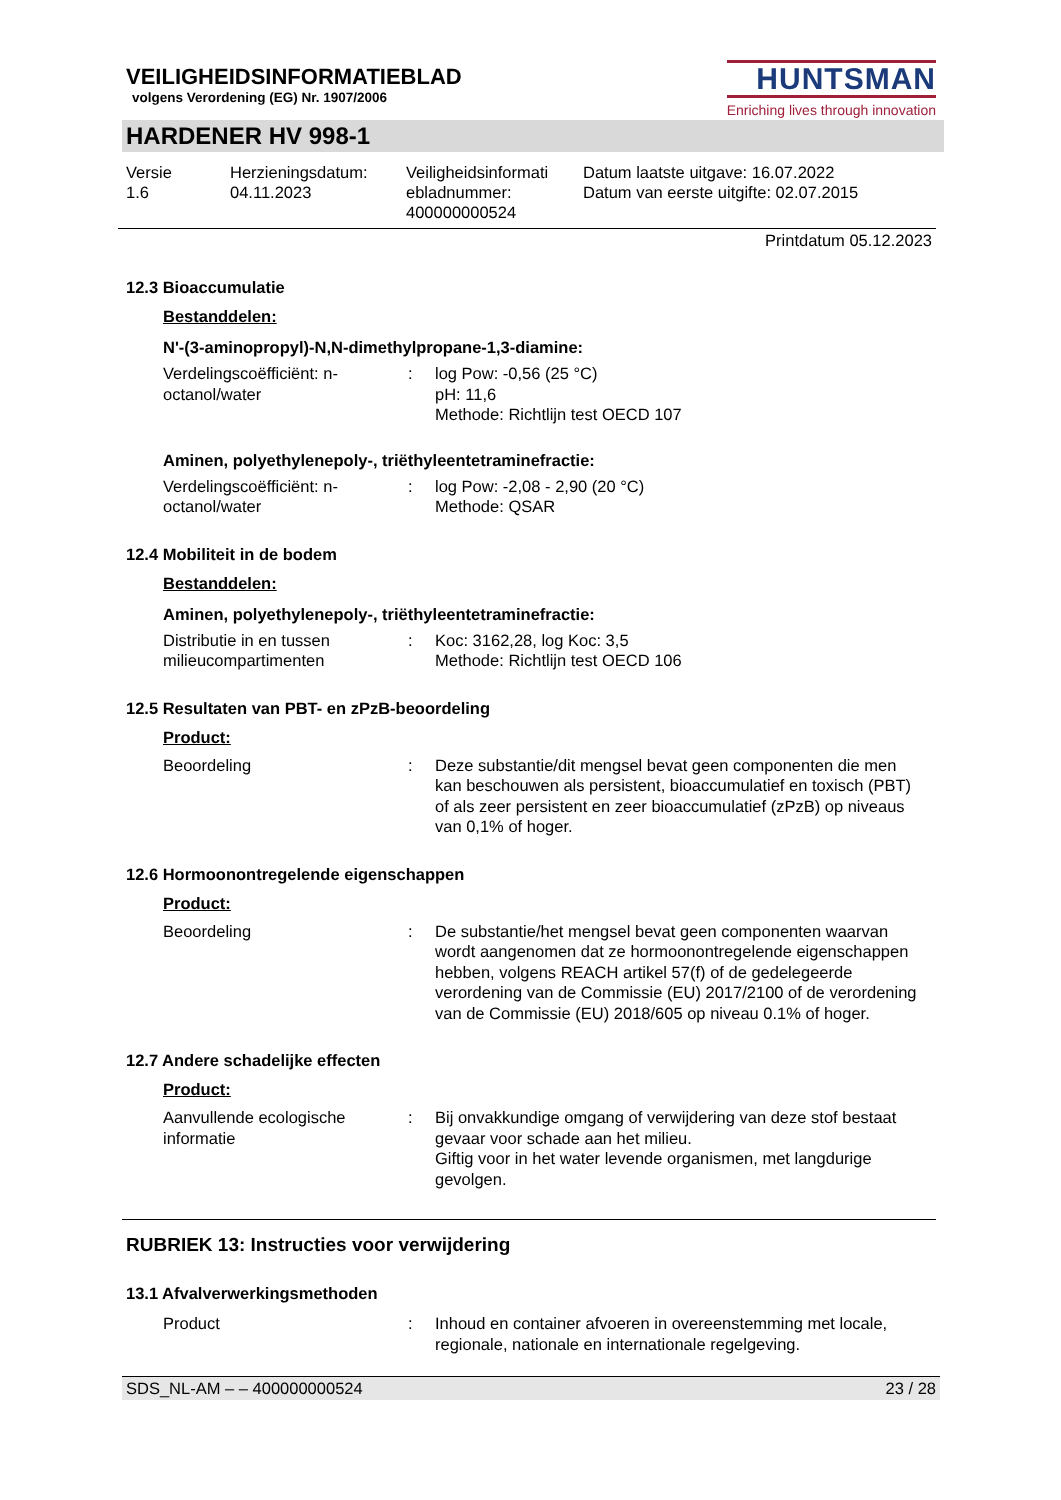VEILIGHEIDSINFORMATIEBLAD
volgens Verordening (EG) Nr. 1907/2006
HUNTSMAN
Enriching lives through innovation
HARDENER HV 998-1
Versie
1.6
Herzieningsdatum:
04.11.2023
Veiligheidsinformati ebladnummer:
400000000524
Datum laatste uitgave: 16.07.2022
Datum van eerste uitgifte: 02.07.2015
Printdatum 05.12.2023
12.3 Bioaccumulatie
Bestanddelen:
N'-(3-aminopropyl)-N,N-dimethylpropane-1,3-diamine:
Verdelingscoëfficiënt: n-octanol/water
: log Pow: -0,56 (25 °C)
pH: 11,6
Methode: Richtlijn test OECD 107
Aminen, polyethylenepoly-, triëthyleentetraminefractie:
Verdelingscoëfficiënt: n-octanol/water
: log Pow: -2,08 - 2,90 (20 °C)
Methode: QSAR
12.4 Mobiliteit in de bodem
Bestanddelen:
Aminen, polyethylenepoly-, triëthyleentetraminefractie:
Distributie in en tussen milieucompartimenten
: Koc: 3162,28, log Koc: 3,5
Methode: Richtlijn test OECD 106
12.5 Resultaten van PBT- en zPzB-beoordeling
Product:
Beoordeling : Deze substantie/dit mengsel bevat geen componenten die men kan beschouwen als persistent, bioaccumulatief en toxisch (PBT) of als zeer persistent en zeer bioaccumulatief (zPzB) op niveaus van 0,1% of hoger.
12.6 Hormoonontregelende eigenschappen
Product:
Beoordeling : De substantie/het mengsel bevat geen componenten waarvan wordt aangenomen dat ze hormoonontregelende eigenschappen hebben, volgens REACH artikel 57(f) of de gedelegeerde verordening van de Commissie (EU) 2017/2100 of de verordening van de Commissie (EU) 2018/605 op niveau 0.1% of hoger.
12.7 Andere schadelijke effecten
Product:
Aanvullende ecologische informatie
: Bij onvakkundige omgang of verwijdering van deze stof bestaat gevaar voor schade aan het milieu.
Giftig voor in het water levende organismen, met langdurige gevolgen.
RUBRIEK 13: Instructies voor verwijdering
13.1 Afvalverwerkingsmethoden
Product : Inhoud en container afvoeren in overeenstemming met locale, regionale, nationale en internationale regelgeving.
SDS_NL-AM – – 400000000524 23 / 28